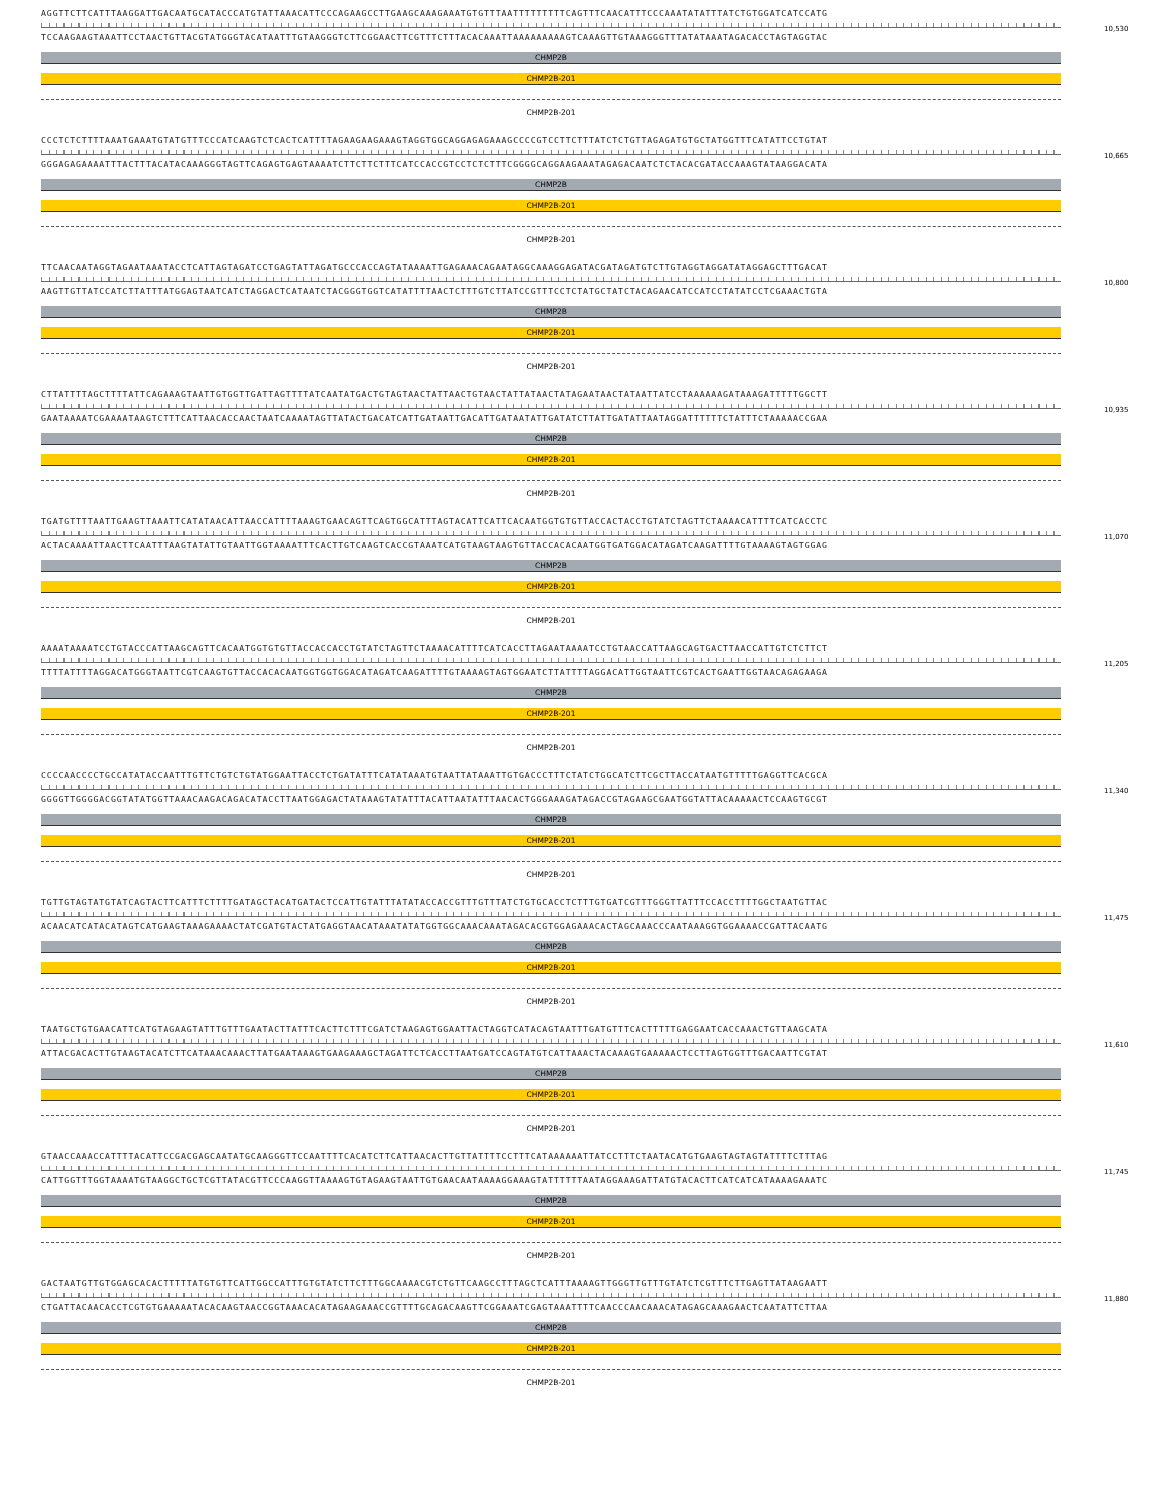AGGTTCTTCATTTAAGGATTGACAATGCATACCCATGTATTAAACATTCCCAGAAGCCTTGAAGCAAAGAAATGTGTTTAATTTTTTTTTCAGTTTCAACATTTCCCAAATATATTTATCTGTGGATCATCCATG
10,530
TCCAAGAAGTAAATTCCTAACTGTTACGTATGGGTACATAATTTGTAAGGGTCTTCGGAACTTCGTTTCTTTACACAAATTAAAAAAAAAGTCAAAGTTGTAAAGGGTTTATATAAATAGACACCTAGTAGGTAC
CHMP2B
CHMP2B-201
CHMP2B-201
CCCTCTCTTTTAAATGAAATGTATGTTTCCCATCAAGTCTCACTCATTTTAGAAGAAGAAAGTAGGTGGCAGGAGAGAAAGCCCCGTCCTTCTTTATCTCTGTTAGAGATGTGCTATGGTTTCATATTCCTGTAT
10,665
GGGAGAGAAAATTTACTTTACATACAAAGGGTAGTTCAGAGTGAGTAAAATCTTCTTCTTTCATCCACCGTCCTCTCTTTCGGGGCAGGAAGAAATAGAGACAATCTCTACACGATACCAAAGTATAAGGACATA
CHMP2B
CHMP2B-201
CHMP2B-201
TTCAACAATAGGTAGAATAAATACCTCATTAGTAGATCCTGAGTATTAGATGCCCACCAGTATAAAATTGAGAAACAGAATAGGCAAAGGAGATACGATAGATGTCTTGTAGGTAGGATATAGGAGCTTTGACAT
10,800
AAGTTGTTATCCATCTTATTTATGGAGTAATCATCTAGGACTCATAATCTACGGGTGGTCATATTTTAACTCTTTGTCTTATCCGTTTCCTCTATGCTATCTACAGAACATCCATCCTATATCCTCGAAACTGTA
CHMP2B
CHMP2B-201
CHMP2B-201
CTTATTTTAGCTTTTATTCAGAAAGTAATTGTGGTTGATTAGTTTTATCAATATGACTGTAGTAACTATTAACTGTAACTATTATAACTATAGAATAACTATAATTATCCTAAAAAAGATAAAGATTTTTGGCTT
10,935
GAATAAAATCGAAAATAAGTCTTTCATTAACACCAACTAATCAAAATAGTTATACTGACATCATTGATAATTGACATTGATAATATTGATATCTTATTGATATTAATAGGATTTTTTCTATTTCTAAAAACCGAA
CHMP2B
CHMP2B-201
CHMP2B-201
TGATGTTTTAATTGAAGTTAAATTCATATAACATTAACCATTTTAAAGTGAACAGTTCAGTGGCATTTAGTACATTCATTCACAATGGTGTGTTACCACTACCTGTATCTAGTTCTAAAACATTTTCATCACCTC
11,070
ACTACAAAATTAACTTCAATTTAAGTATATTGTAATTGGTAAAATTTCACTTGTCAAGTCACCGTAAATCATGTAAGTAAGTGTTACCACACAATGGTGATGGACATAGATCAAGATTTTGTAAAAGTAGTGGAG
CHMP2B
CHMP2B-201
CHMP2B-201
AAAATAAAATCCTGTACCCATTAAGCAGTTCACAATGGTGTGTTACCACCACCTGTATCTAGTTCTAAAACATTTTCATCACCTTAGAATAAAATCCTGTAACCATTAAGCAGTGACTTAACCATTGTCTCTTCT
11,205
TTTTATTTTAGGACATGGGTAATTCGTCAAGTGTTACCACACAATGGTGGTGGACATAGATCAAGATTTTGTAAAAGTAGTGGAATCTTATTTTAGGACATTGGTAATTCGTCACTGAATTGGTAACAGAGAAGA
CHMP2B
CHMP2B-201
CHMP2B-201
CCCCAACCCCTGCCATATACCAATTTGTTCTGTCTGTATGGAATTACCTCTGATATTTCATATAAATGTAATTATAAATTGTGACCCTTTCTATCTGGCATCTTCGCTTACCATAATGTTTTTGAGGTTCACGCA
11,340
GGGGTTGGGGACGGTATATGGTTAAACAAGACAGACATACCTTAATGGAGACTATAAAGTATATTTACATTAATATTTAACACTGGGAAAGATAGACCGTAGAAGCGAATGGTATTACAAAAACTCCAAGTGCGT
CHMP2B
CHMP2B-201
CHMP2B-201
TGTTGTAGTATGTATCAGTACTTCATTTCTTTTGATAGCTACATGATACTCCATTGTATTTATATACCACCGTTTGTTTATCTGTGCACCTCTTTGTGATCGTTTGGGTTATTTCCACCTTTTGGCTAATGTTAC
11,475
ACAACATCATACATAGTCATGAAGTAAAGAAAACTATCGATGTACTATGAGGTAACATAAATATATGGTGGCAAACAAATAGACACGTGGAGAAACACTAGCAAACCCAATAAAGGTGGAAAACCGATTACAATG
CHMP2B
CHMP2B-201
CHMP2B-201
TAATGCTGTGAACATTCATGTAGAAGTATTTGTTTGAATACTTATTTCACTTCTTTCGATCTAAGAGTGGAATTACTAGGTCATACAGTAATTTGATGTTTCACTTTTTGAGGAATCACCAAACTGTTAAGCATA
11,610
ATTACGACACTTGTAAGTACATCTTCATAAACAAACTTATGAATAAAGTGAAGAAAGCTAGATTCTCACCTTAATGATCCAGTATGTCATTAAACTACAAAGTGAAAAACTCCTTAGTGGTTTGACAATTCGTAT
CHMP2B
CHMP2B-201
CHMP2B-201
GTAACCAAACCATTTTACATTCCGACGAGCAATATGCAAGGGTTCCAATTTTCACATCTTCATTAACACTTGTTATTTTCCTTTCATAAAAAATTATCCTTTCTAATACATGTGAAGTAGTAGTATTTTCTTTAG
11,745
CATTGGTTTGGTAAAATGTAAGGCTGCTCGTTATACGTTCCCAAGGTTAAAAGTGTAGAAGTAATTGTGAACAATAAAAGGAAAGTATTTTTTAATAGGAAAGATTATGTACACTTCATCATCATAAAAGAAATC
CHMP2B
CHMP2B-201
CHMP2B-201
GACTAATGTTGTGGAGCACACTTTTTATGTGTTCATTGGCCATTTGTGTATCTTCTTTGGCAAAACGTCTGTTCAAGCCTTTAGCTCATTTAAAAGTTGGGTTGTTTGTATCTCGTTTCTTGAGTTATAAGAATT
11,880
CTGATTACAACACCTCGTGTGAAAAATACACAAGTAACCGGTAAACACATAGAAGAAACCGTTTTGCAGACAAGTTCGGAAATCGAGTAAATTTTCAACCCAACAAACATAGAGCAAAGAACTCAATATTCTTAA
CHMP2B
CHMP2B-201
CHMP2B-201